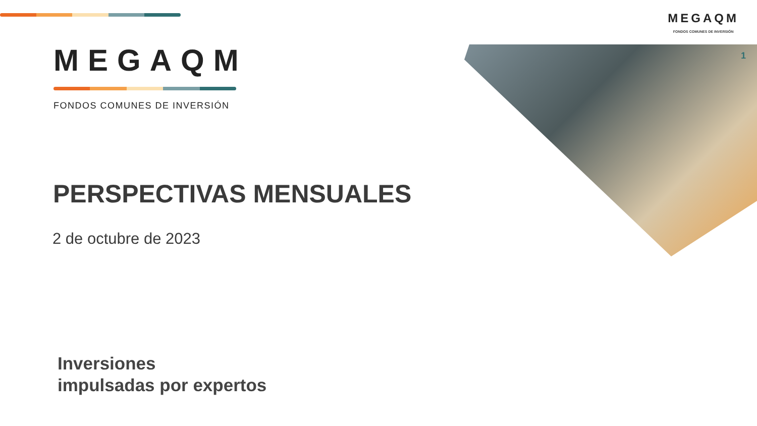MEGAQM
FONDOS COMUNES DE INVERSIÓN
1
MEGAQM
FONDOS COMUNES DE INVERSIÓN
PERSPECTIVAS MENSUALES
2 de octubre de 2023
Inversiones
impulsadas por expertos